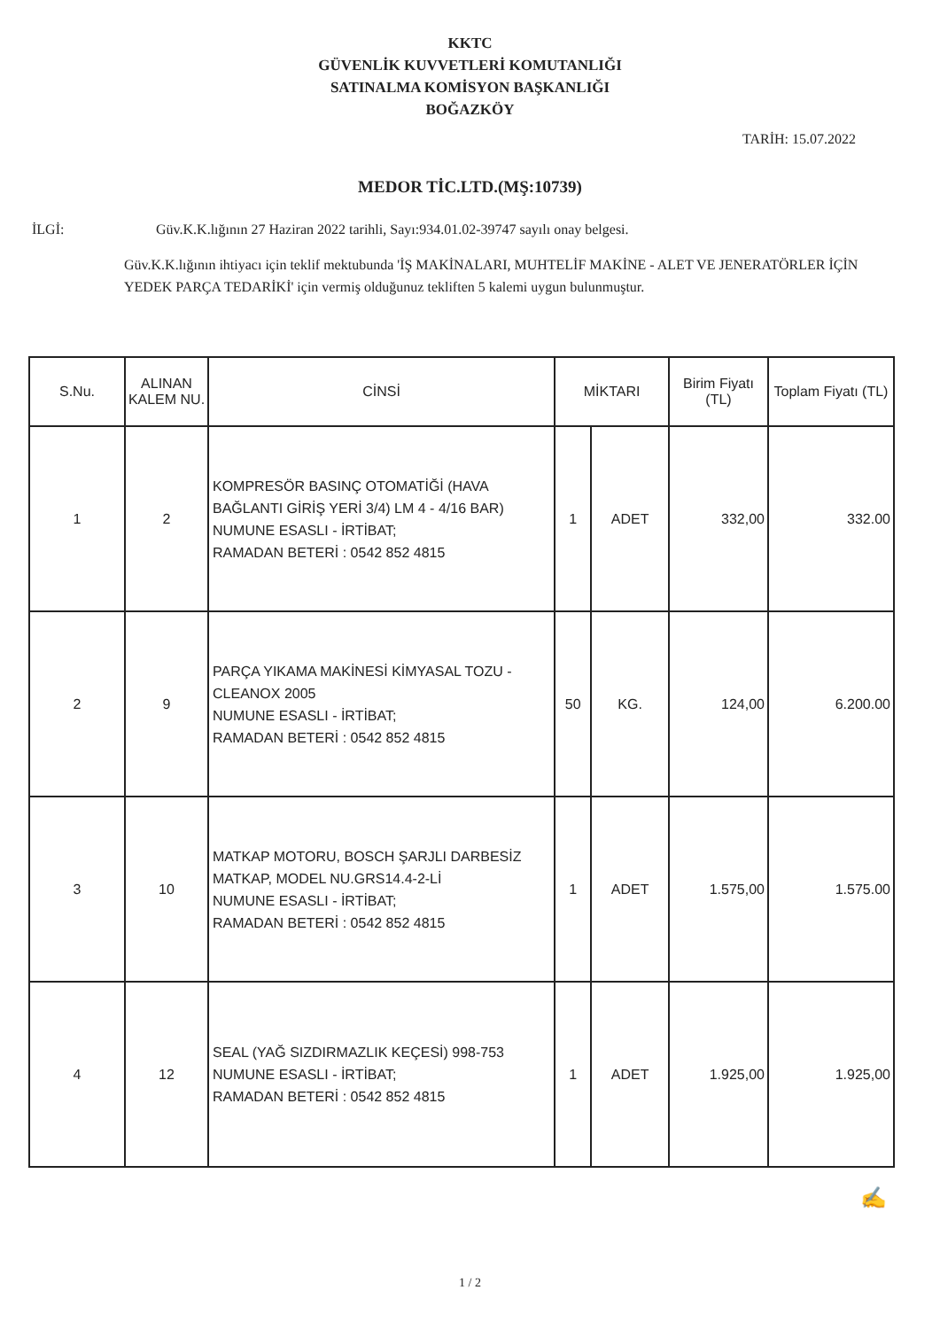KKTC
GÜVENLİK KUVVETLERİ KOMUTANLIĞI
SATINALMA KOMİSYON BAŞKANLIĞI
BOĞAZKÖY
TARİH: 15.07.2022
MEDOR TİC.LTD.(MŞ:10739)
İLGİ: Güv.K.K.lığının 27 Haziran 2022 tarihli, Sayı:934.01.02-39747 sayılı onay belgesi.
Güv.K.K.lığının ihtiyacı için teklif mektubunda 'İŞ MAKİNALARI, MUHTELİF MAKİNE - ALET VE JENERATÖRLER İÇİN YEDEK PARÇA TEDARİKİ' için vermiş olduğunuz tekliften 5 kalemi uygun bulunmuştur.
| S.Nu. | ALINAN KALEM NU. | CİNSİ | MİKTARI | | Birim Fiyatı (TL) | Toplam Fiyatı (TL) |
| --- | --- | --- | --- | --- | --- | --- |
| 1 | 2 | KOMPRESÖR BASINÇ OTOMATİĞİ (HAVA BAĞLANTI GİRİŞ YERİ 3/4) LM 4 - 4/16 BAR) NUMUNE ESASLI - İRTİBAT; RAMADAN BETERİ : 0542 852 4815 | 1 | ADET | 332,00 | 332.00 |
| 2 | 9 | PARÇA YIKAMA MAKİNESİ KİMYASAL TOZU - CLEANOX 2005 NUMUNE ESASLI - İRTİBAT; RAMADAN BETERİ : 0542 852 4815 | 50 | KG. | 124,00 | 6.200.00 |
| 3 | 10 | MATKAP MOTORU, BOSCH ŞARJLI DARBESİZ MATKAP, MODEL NU.GRS14.4-2-Lİ NUMUNE ESASLI - İRTİBAT; RAMADAN BETERİ : 0542 852 4815 | 1 | ADET | 1.575,00 | 1.575.00 |
| 4 | 12 | SEAL (YAĞ SIZDIRMAZLIK KEÇESİ) 998-753 NUMUNE ESASLI - İRTİBAT; RAMADAN BETERİ : 0542 852 4815 | 1 | ADET | 1.925,00 | 1.925,00 |
✍
1 / 2